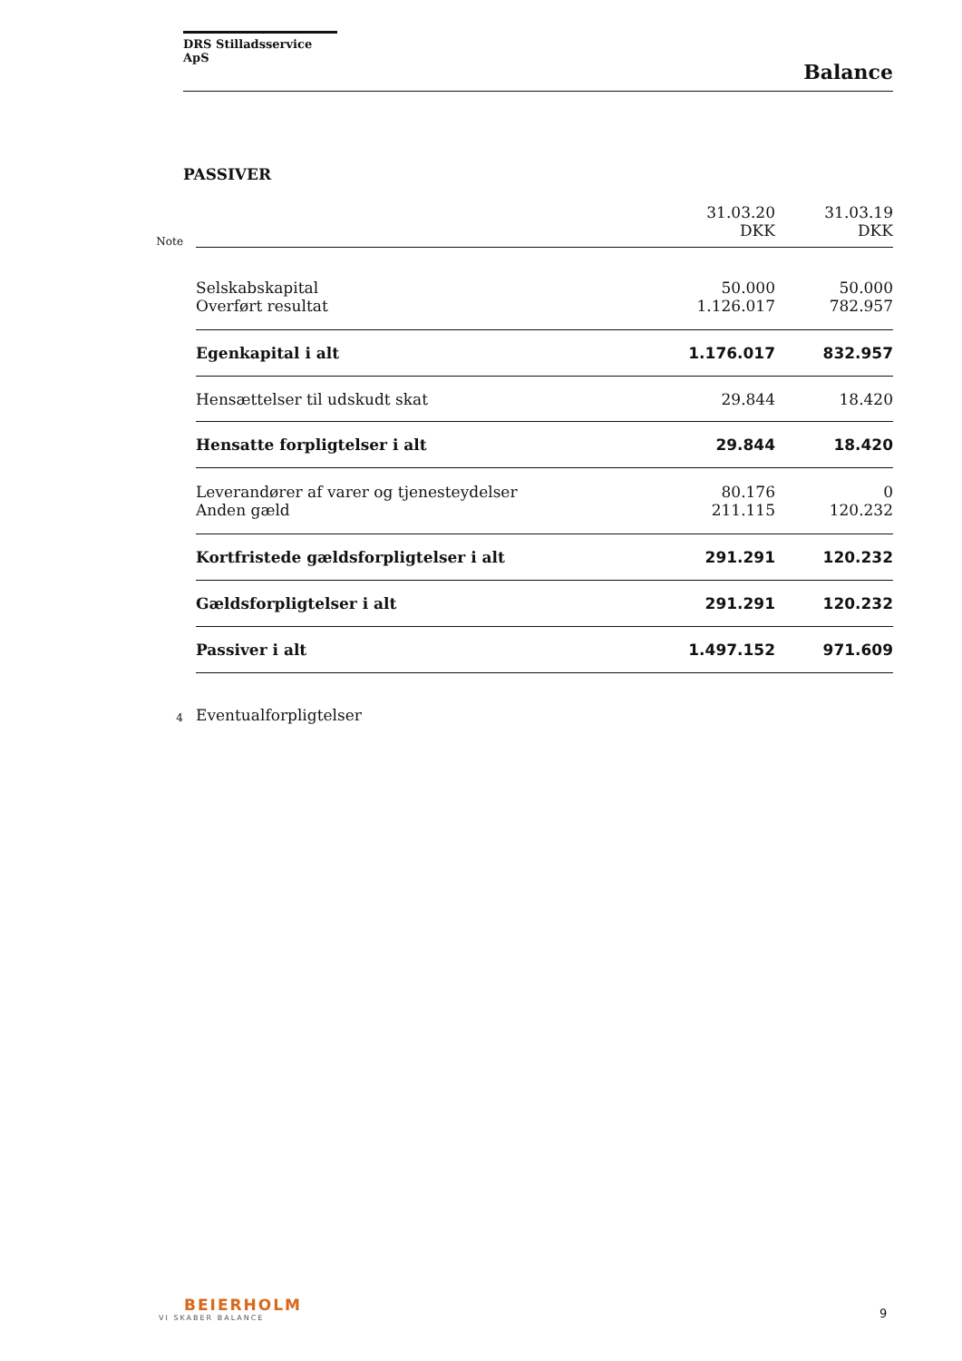DRS Stilladsservice ApS
Balance
PASSIVER
| Note | | 31.03.20 DKK | 31.03.19 DKK |
| | Selskabskapital | 50.000 | 50.000 |
| | Overført resultat | 1.126.017 | 782.957 |
| | Egenkapital i alt | 1.176.017 | 832.957 |
| | Hensættelser til udskudt skat | 29.844 | 18.420 |
| | Hensatte forpligtelser i alt | 29.844 | 18.420 |
| | Leverandører af varer og tjenesteydelser | 80.176 | 0 |
| | Anden gæld | 211.115 | 120.232 |
| | Kortfristede gældsforpligtelser i alt | 291.291 | 120.232 |
| | Gældsforpligtelser i alt | 291.291 | 120.232 |
| | Passiver i alt | 1.497.152 | 971.609 |
| 4 | Eventualforpligtelser | | |
BEIERHOLM
VI SKABER BALANCE
9